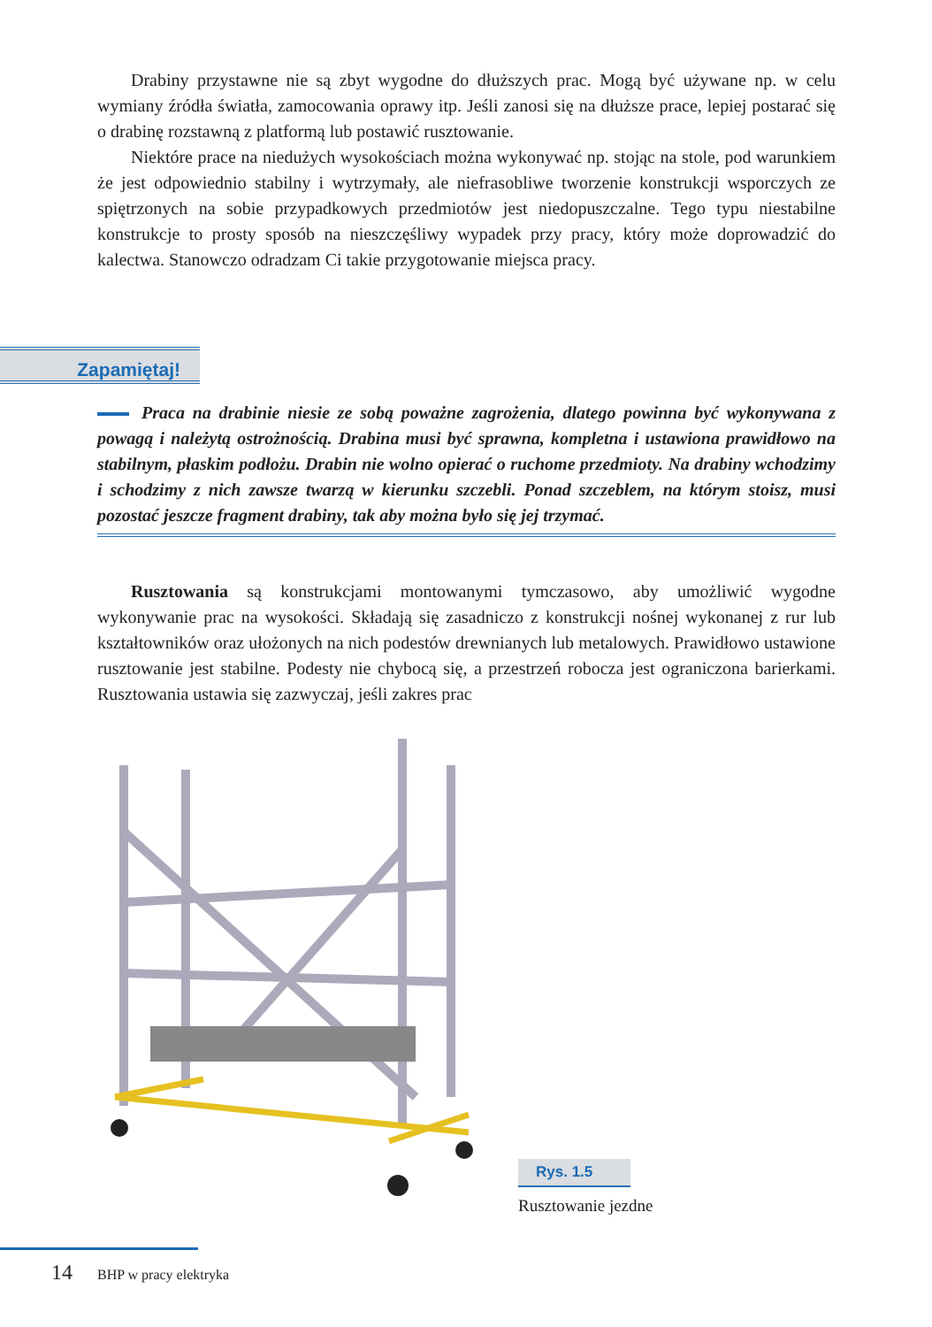Drabiny przystawne nie są zbyt wygodne do dłuższych prac. Mogą być używane np. w celu wymiany źródła światła, zamocowania oprawy itp. Jeśli zanosi się na dłuższe prace, lepiej postarać się o drabinę rozstawną z platformą lub postawić rusztowanie.
Niektóre prace na niedużych wysokościach można wykonywać np. stojąc na stole, pod warunkiem że jest odpowiednio stabilny i wytrzymały, ale niefrasobliwe tworzenie konstrukcji wsporczych ze spiętrzonych na sobie przypadkowych przedmiotów jest niedopuszczalne. Tego typu niestabilne konstrukcje to prosty sposób na nieszczęśliwy wypadek przy pracy, który może doprowadzić do kalectwa. Stanowczo odradzam Ci takie przygotowanie miejsca pracy.
Zapamiętaj!
Praca na drabinie niesie ze sobą poważne zagrożenia, dlatego powinna być wykonywana z powagą i należytą ostrożnością. Drabina musi być sprawna, kompletna i ustawiona prawidłowo na stabilnym, płaskim podłożu. Drabin nie wolno opierać o ruchome przedmioty. Na drabiny wchodzimy i schodzimy z nich zawsze twarzą w kierunku szczebli. Ponad szczeblem, na którym stoisz, musi pozostać jeszcze fragment drabiny, tak aby można było się jej trzymać.
Rusztowania są konstrukcjami montowanymi tymczasowo, aby umożliwić wygodne wykonywanie prac na wysokości. Składają się zasadniczo z konstrukcji nośnej wykonanej z rur lub kształtowników oraz ułożonych na nich podestów drewnianych lub metalowych. Prawidłowo ustawione rusztowanie jest stabilne. Podesty nie chybocą się, a przestrzeń robocza jest ograniczona barierkami. Rusztowania ustawia się zazwyczaj, jeśli zakres prac
Rys. 1.5
Rusztowanie jezdne
14 BHP w pracy elektryka